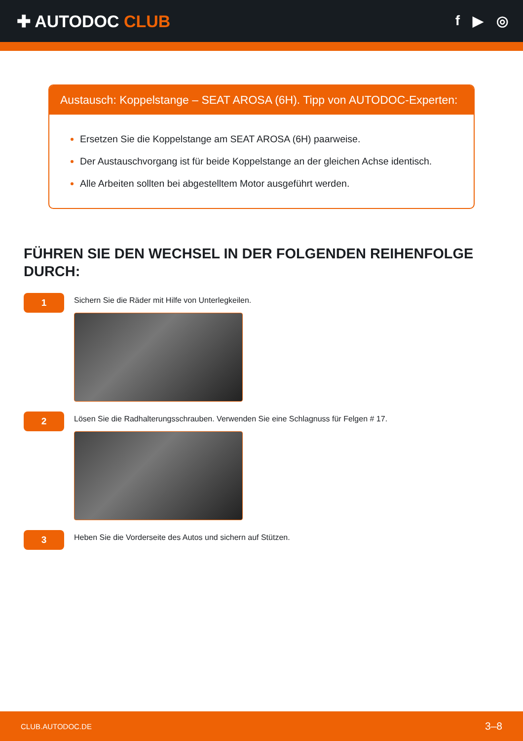✚ AUTODOC CLUB
f ▶ ◎
Austausch: Koppelstange – SEAT AROSA (6H). Tipp von AUTODOC-Experten:
Ersetzen Sie die Koppelstange am SEAT AROSA (6H) paarweise.
Der Austauschvorgang ist für beide Koppelstange an der gleichen Achse identisch.
Alle Arbeiten sollten bei abgestelltem Motor ausgeführt werden.
FÜHREN SIE DEN WECHSEL IN DER FOLGENDEN REIHENFOLGE DURCH:
1
Sichern Sie die Räder mit Hilfe von Unterlegkeilen.
2
Lösen Sie die Radhalterungsschrauben. Verwenden Sie eine Schlagnuss für Felgen # 17.
3
Heben Sie die Vorderseite des Autos und sichern auf Stützen.
CLUB.AUTODOC.DE 3–8